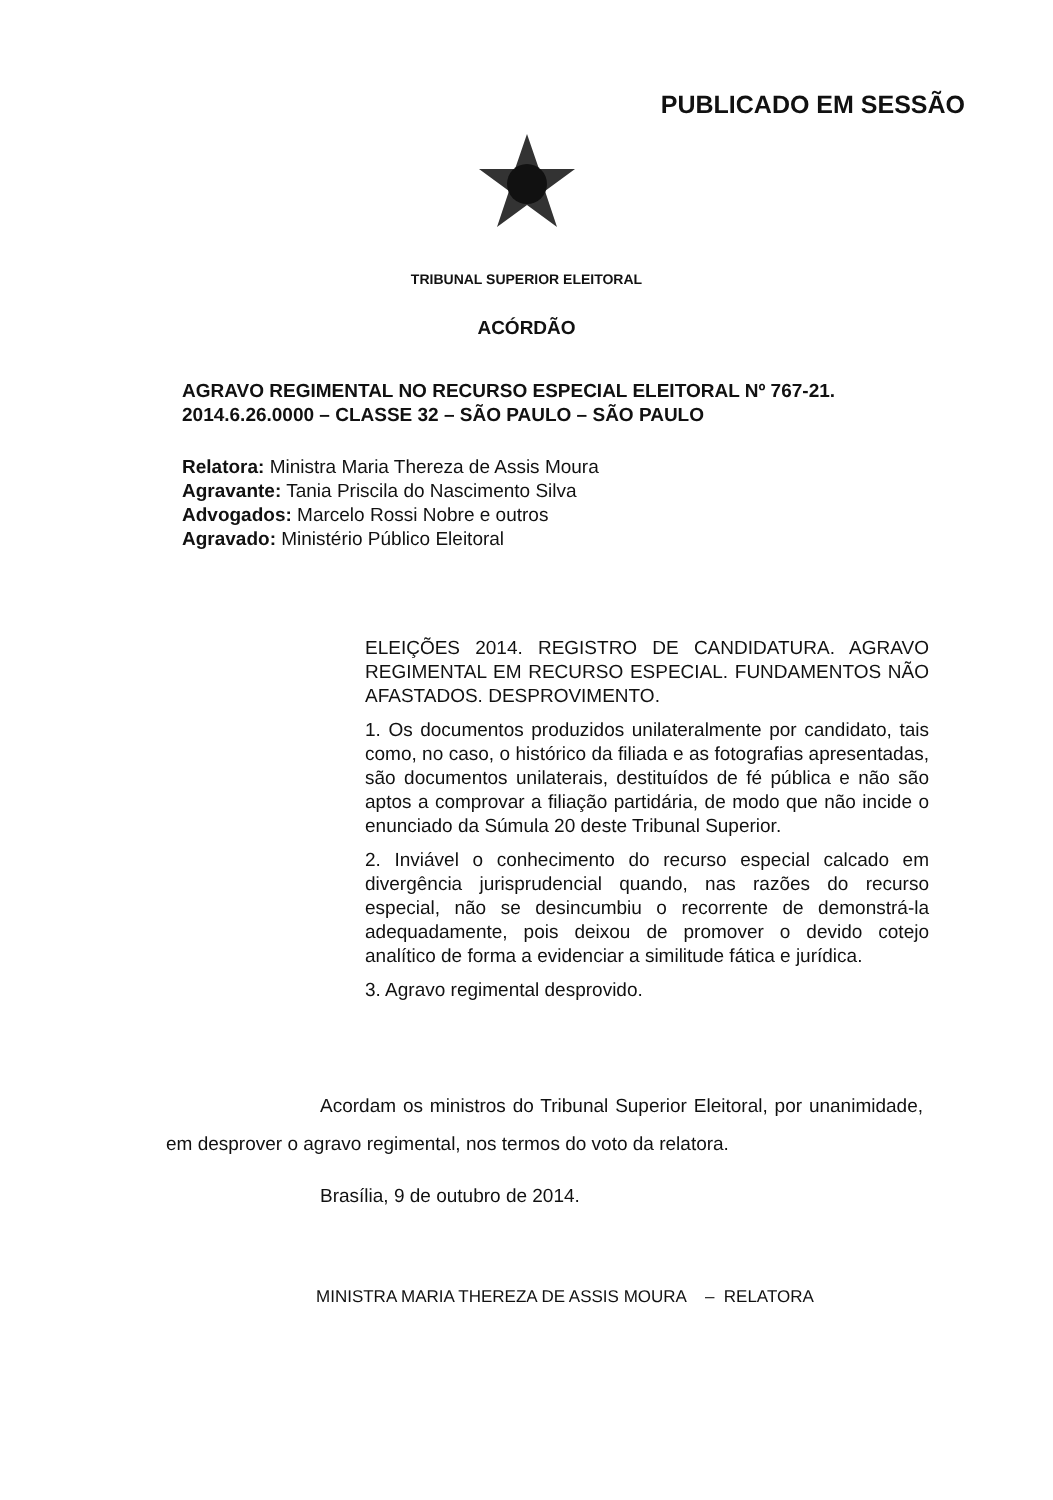PUBLICADO EM SESSÃO
TRIBUNAL SUPERIOR ELEITORAL
ACÓRDÃO
AGRAVO REGIMENTAL NO RECURSO ESPECIAL ELEITORAL Nº 767-21. 2014.6.26.0000 – CLASSE 32 – SÃO PAULO – SÃO PAULO
Relatora: Ministra Maria Thereza de Assis Moura
Agravante: Tania Priscila do Nascimento Silva
Advogados: Marcelo Rossi Nobre e outros
Agravado: Ministério Público Eleitoral
ELEIÇÕES 2014. REGISTRO DE CANDIDATURA. AGRAVO REGIMENTAL EM RECURSO ESPECIAL. FUNDAMENTOS NÃO AFASTADOS. DESPROVIMENTO.
1. Os documentos produzidos unilateralmente por candidato, tais como, no caso, o histórico da filiada e as fotografias apresentadas, são documentos unilaterais, destituídos de fé pública e não são aptos a comprovar a filiação partidária, de modo que não incide o enunciado da Súmula 20 deste Tribunal Superior.
2. Inviável o conhecimento do recurso especial calcado em divergência jurisprudencial quando, nas razões do recurso especial, não se desincumbiu o recorrente de demonstrá-la adequadamente, pois deixou de promover o devido cotejo analítico de forma a evidenciar a similitude fática e jurídica.
3. Agravo regimental desprovido.
Acordam os ministros do Tribunal Superior Eleitoral, por unanimidade, em desprover o agravo regimental, nos termos do voto da relatora.
Brasília, 9 de outubro de 2014.
MINISTRA MARIA THEREZA DE ASSIS MOURA – RELATORA